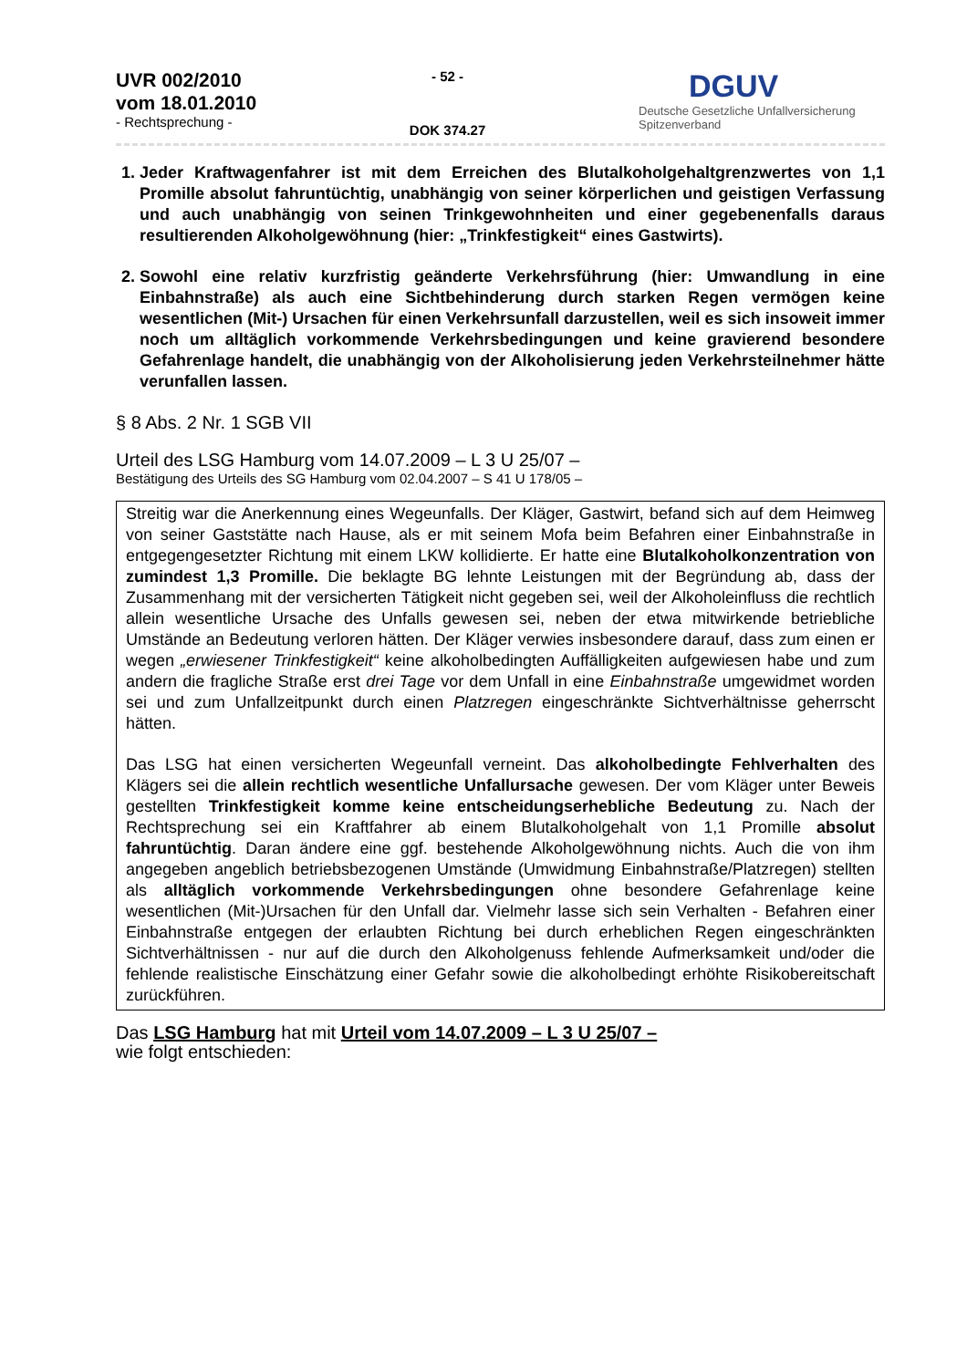UVR 002/2010
vom 18.01.2010
- Rechtsprechung -
- 52 -
DOK 374.27
DGUV
Deutsche Gesetzliche Unfallversicherung
Spitzenverband
1. Jeder Kraftwagenfahrer ist mit dem Erreichen des Blutalkoholgehaltgrenzwertes von 1,1 Promille absolut fahruntüchtig, unabhängig von seiner körperlichen und geistigen Verfassung und auch unabhängig von seinen Trinkgewohnheiten und einer gegebenenfalls daraus resultierenden Alkoholgewöhnung (hier: „Trinkfestigkeit“ eines Gastwirts).
2. Sowohl eine relativ kurzfristig geänderte Verkehrsführung (hier: Umwandlung in eine Einbahnstraße) als auch eine Sichtbehinderung durch starken Regen vermögen keine wesentlichen (Mit-) Ursachen für einen Verkehrsunfall darzustellen, weil es sich insoweit immer noch um alltäglich vorkommende Verkehrsbedingungen und keine gravierend besondere Gefahrenlage handelt, die unabhängig von der Alkoholisierung jeden Verkehrsteilnehmer hätte verunfallen lassen.
§ 8 Abs. 2 Nr. 1 SGB VII
Urteil des LSG Hamburg vom 14.07.2009 – L 3 U 25/07 –
Bestätigung des Urteils des SG Hamburg vom 02.04.2007 – S 41 U 178/05 –
Streitig war die Anerkennung eines Wegeunfalls. Der Kläger, Gastwirt, befand sich auf dem Heimweg von seiner Gaststätte nach Hause, als er mit seinem Mofa beim Befahren einer Einbahnstraße in entgegengesetzter Richtung mit einem LKW kollidierte. Er hatte eine Blutalkoholkonzentration von zumindest 1,3 Promille. Die beklagte BG lehnte Leistungen mit der Begründung ab, dass der Zusammenhang mit der versicherten Tätigkeit nicht gegeben sei, weil der Alkoholeinfluss die rechtlich allein wesentliche Ursache des Unfalls gewesen sei, neben der etwa mitwirkende betriebliche Umstände an Bedeutung verloren hätten. Der Kläger verwies insbesondere darauf, dass zum einen er wegen „erwiesener Trinkfestigkeit“ keine alkoholbedingten Auffälligkeiten aufgewiesen habe und zum andern die fragliche Straße erst drei Tage vor dem Unfall in eine Einbahnstraße umgewidmet worden sei und zum Unfallzeitpunkt durch einen Platzregen eingeschränkte Sichtverhältnisse geherrscht hätten.
Das LSG hat einen versicherten Wegeunfall verneint. Das alkoholbedingte Fehlverhalten des Klägers sei die allein rechtlich wesentliche Unfallursache gewesen. Der vom Kläger unter Beweis gestellten Trinkfestigkeit komme keine entscheidungserhebliche Bedeutung zu. Nach der Rechtsprechung sei ein Kraftfahrer ab einem Blutalkoholgehalt von 1,1 Promille absolut fahruntüchtig. Daran ändere eine ggf. bestehende Alkoholgewöhnung nichts. Auch die von ihm angegeben angeblich betriebsbezogenen Umstände (Umwidmung Einbahnstraße/Platzregen) stellten als alltäglich vorkommende Verkehrsbedingungen ohne besondere Gefahrenlage keine wesentlichen (Mit-)Ursachen für den Unfall dar. Vielmehr lasse sich sein Verhalten - Befahren einer Einbahnstraße entgegen der erlaubten Richtung bei durch erheblichen Regen eingeschränkten Sichtverhältnissen - nur auf die durch den Alkoholgenuss fehlende Aufmerksamkeit und/oder die fehlende realistische Einschätzung einer Gefahr sowie die alkoholbedingt erhöhte Risikobereitschaft zurückführen.
Das LSG Hamburg hat mit Urteil vom 14.07.2009 – L 3 U 25/07 –
wie folgt entschieden: